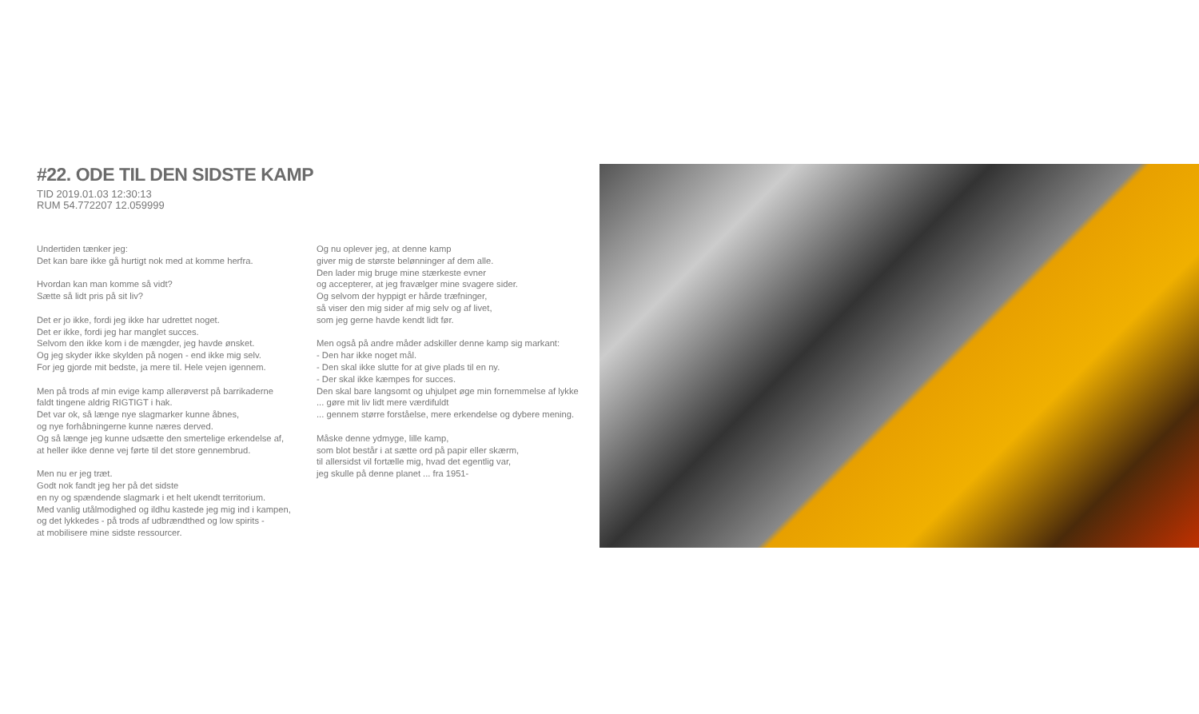#22. ODE TIL DEN SIDSTE KAMP
TID 2019.01.03 12:30:13
RUM 54.772207 12.059999
Undertiden tænker jeg:
Det kan bare ikke gå hurtigt nok med at komme herfra.
Hvordan kan man komme så vidt?
Sætte så lidt pris på sit liv?
Det er jo ikke, fordi jeg ikke har udrettet noget.
Det er ikke, fordi jeg har manglet succes.
Selvom den ikke kom i de mængder, jeg havde ønsket.
Og jeg skyder ikke skylden på nogen - end ikke mig selv.
For jeg gjorde mit bedste, ja mere til. Hele vejen igennem.
Men på trods af min evige kamp allerøverst på barrikaderne
faldt tingene aldrig RIGTIGT i hak.
Det var ok, så længe nye slagmarker kunne åbnes,
og nye forhåbningerne kunne næres derved.
Og så længe jeg kunne udsætte den smertelige erkendelse af,
at heller ikke denne vej førte til det store gennembrud.
Men nu er jeg træt.
Godt nok fandt jeg her på det sidste
en ny og spændende slagmark i et helt ukendt territorium.
Med vanlig utålmodighed og ildhu kastede jeg mig ind i kampen,
og det lykkedes - på trods af udbrændthed og low spirits -
at mobilisere mine sidste ressourcer.
Og nu oplever jeg, at denne kamp
giver mig de største belønninger af dem alle.
Den lader mig bruge mine stærkeste evner
og accepterer, at jeg fravælger mine svagere sider.
Og selvom der hyppigt er hårde træfninger,
så viser den mig sider af mig selv og af livet,
som jeg gerne havde kendt lidt før.
Men også på andre måder adskiller denne kamp sig markant:
- Den har ikke noget mål.
- Den skal ikke slutte for at give plads til en ny.
- Der skal ikke kæmpes for succes.
Den skal bare langsomt og uhjulpet øge min fornemmelse af lykke
... gøre mit liv lidt mere værdifuldt
... gennem større forståelse, mere erkendelse og dybere mening.
Måske denne ydmyge, lille kamp,
som blot består i at sætte ord på papir eller skærm,
til allersidst vil fortælle mig, hvad det egentlig var,
jeg skulle på denne planet ... fra 1951-